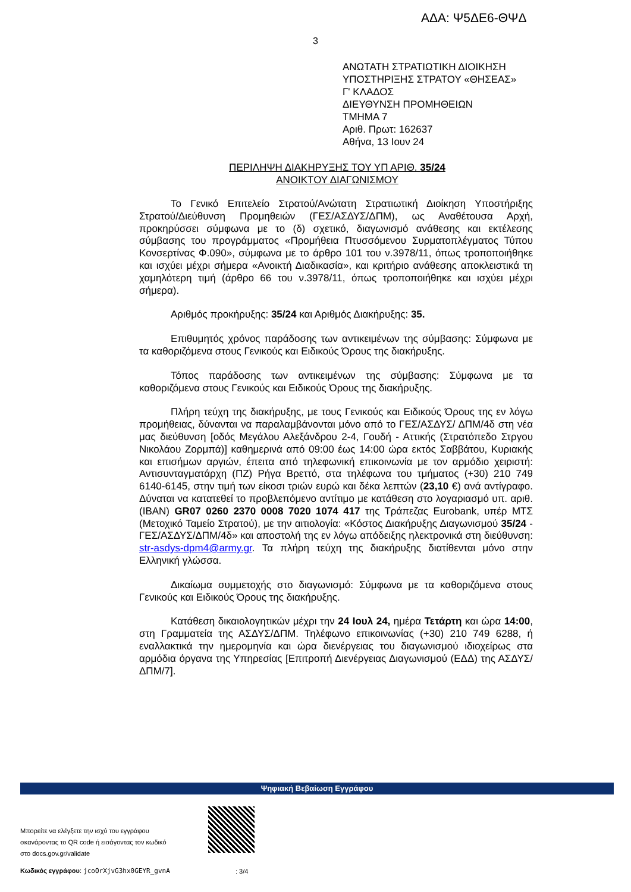ΑΔΑ: Ψ5ΔΕ6-ΘΨΔ
3
ΑΝΩΤΑΤΗ ΣΤΡΑΤΙΩΤΙΚΗ ΔΙΟΙΚΗΣΗ
ΥΠΟΣΤΗΡΙΞΗΣ ΣΤΡΑΤΟΥ «ΘΗΣΕΑΣ»
Γ' ΚΛΑΔΟΣ
ΔΙΕΥΘΥΝΣΗ ΠΡΟΜΗΘΕΙΩΝ
ΤΜΗΜΑ 7
Αριθ. Πρωτ: 162637
Αθήνα, 13 Ιουν 24
ΠΕΡΙΛΗΨΗ ΔΙΑΚΗΡΥΞΗΣ ΤΟΥ ΥΠ ΑΡΙΘ. 35/24
ΑΝΟΙΚΤΟΥ ΔΙΑΓΩΝΙΣΜΟΥ
Το Γενικό Επιτελείο Στρατού/Ανώτατη Στρατιωτική Διοίκηση Υποστήριξης Στρατού/Διεύθυνση Προμηθειών (ΓΕΣ/ΑΣΔΥΣ/ΔΠΜ), ως Αναθέτουσα Αρχή, προκηρύσσει σύμφωνα με το (δ) σχετικό, διαγωνισμό ανάθεσης και εκτέλεσης σύμβασης του προγράμματος «Προμήθεια Πτυσσόμενου Συρματοπλέγματος Τύπου Κονσερτίνας Φ.090», σύμφωνα με το άρθρο 101 του ν.3978/11, όπως τροποποιήθηκε και ισχύει μέχρι σήμερα «Ανοικτή Διαδικασία», και κριτήριο ανάθεσης αποκλειστικά τη χαμηλότερη τιμή (άρθρο 66 του ν.3978/11, όπως τροποποιήθηκε και ισχύει μέχρι σήμερα).
Αριθμός προκήρυξης: 35/24 και Αριθμός Διακήρυξης: 35.
Επιθυμητός χρόνος παράδοσης των αντικειμένων της σύμβασης: Σύμφωνα με τα καθοριζόμενα στους Γενικούς και Ειδικούς Όρους της διακήρυξης.
Τόπος παράδοσης των αντικειμένων της σύμβασης: Σύμφωνα με τα καθοριζόμενα στους Γενικούς και Ειδικούς Όρους της διακήρυξης.
Πλήρη τεύχη της διακήρυξης, με τους Γενικούς και Ειδικούς Όρους της εν λόγω προμήθειας, δύνανται να παραλαμβάνονται μόνο από το ΓΕΣ/ΑΣΔΥΣ/ ΔΠΜ/4δ στη νέα μας διεύθυνση [οδός Μεγάλου Αλεξάνδρου 2-4, Γουδή - Αττικής (Στρατόπεδο Στργου Νικολάου Ζορμπά)] καθημερινά από 09:00 έως 14:00 ώρα εκτός Σαββάτου, Κυριακής και επισήμων αργιών, έπειτα από τηλεφωνική επικοινωνία με τον αρμόδιο χειριστή: Αντισυνταγματάρχη (ΠΖ) Ρήγα Βρεττό, στα τηλέφωνα του τμήματος (+30) 210 749 6140-6145, στην τιμή των είκοσι τριών ευρώ και δέκα λεπτών (23,10 €) ανά αντίγραφο. Δύναται να κατατεθεί το προβλεπόμενο αντίτιμο με κατάθεση στο λογαριασμό υπ. αριθ. (IBAN) GR07 0260 2370 0008 7020 1074 417 της Τράπεζας Eurobank, υπέρ ΜΤΣ (Μετοχικό Ταμείο Στρατού), με την αιτιολογία: «Κόστος Διακήρυξης Διαγωνισμού 35/24 - ΓΕΣ/ΑΣΔΥΣ/ΔΠΜ/4δ» και αποστολή της εν λόγω απόδειξης ηλεκτρονικά στη διεύθυνση: str-asdys-dpm4@army.gr. Τα πλήρη τεύχη της διακήρυξης διατίθενται μόνο στην Ελληνική γλώσσα.
Δικαίωμα συμμετοχής στο διαγωνισμό: Σύμφωνα με τα καθοριζόμενα στους Γενικούς και Ειδικούς Όρους της διακήρυξης.
Κατάθεση δικαιολογητικών μέχρι την 24 Ιουλ 24, ημέρα Τετάρτη και ώρα 14:00, στη Γραμματεία της ΑΣΔΥΣ/ΔΠΜ. Τηλέφωνο επικοινωνίας (+30) 210 749 6288, ή εναλλακτικά την ημερομηνία και ώρα διενέργειας του διαγωνισμού ιδιοχείρως στα αρμόδια όργανα της Υπηρεσίας [Επιτροπή Διενέργειας Διαγωνισμού (ΕΔΔ) της ΑΣΔΥΣ/ΔΠΜ/7].
Ψηφιακή Βεβαίωση Εγγράφου
Μπορείτε να ελέγξετε την ισχύ του εγγράφου
σκανάροντας το QR code ή εισάγοντας τον κωδικό
στο docs.gov.gr/validate
Κωδικός εγγράφου: jcoOrXjvG3hx0GEYR_gvnA
: 3/4